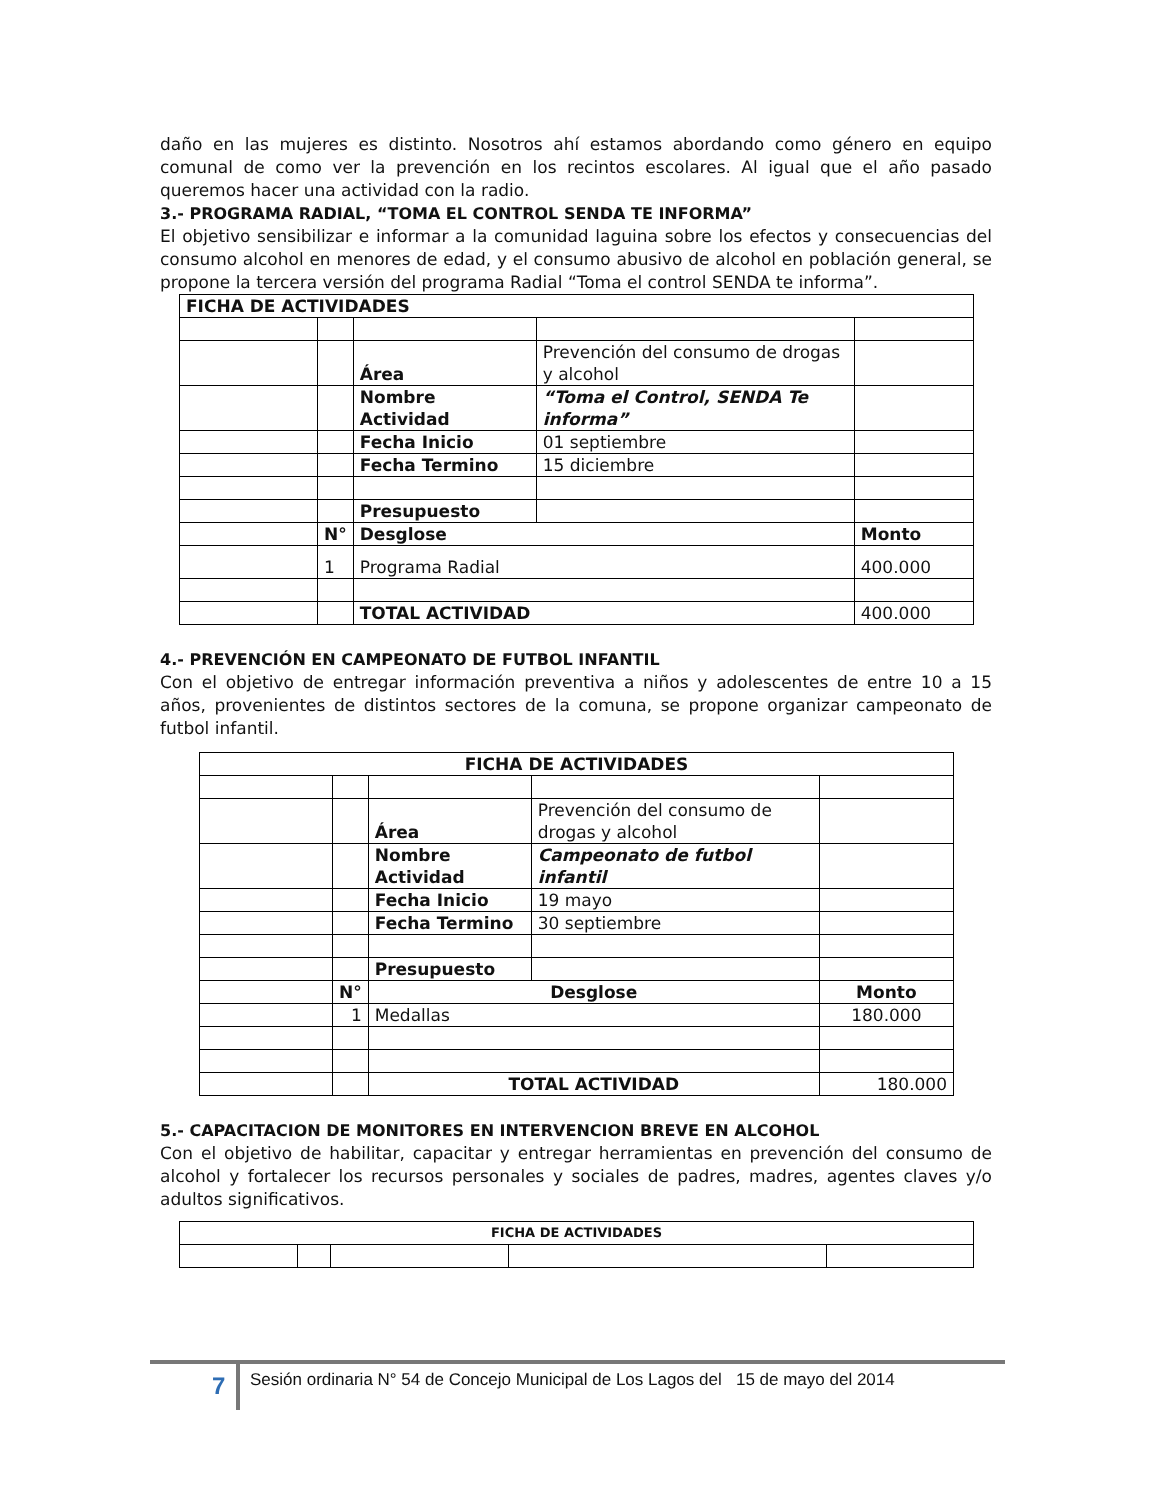daño en las mujeres es distinto. Nosotros ahí estamos abordando como género en equipo comunal de como ver la prevención en los recintos escolares. Al igual que el año pasado queremos hacer una actividad con la radio.
3.- PROGRAMA RADIAL, “TOMA EL CONTROL SENDA TE INFORMA”
El objetivo sensibilizar e informar a la comunidad laguina sobre los efectos y consecuencias del consumo alcohol en menores de edad, y el consumo abusivo de alcohol en población general, se propone la tercera versión del programa Radial “Toma el control SENDA te informa”.
| FICHA DE ACTIVIDADES | | | | |
| | | Área | Prevención del consumo de drogas y alcohol | |
| | | Nombre Actividad | “Toma el Control, SENDA Te informa” | |
| | | Fecha Inicio | 01 septiembre | |
| | | Fecha Termino | 15 diciembre | |
| | | Presupuesto | | |
| | N° | Desglose | | Monto |
| | 1 | Programa Radial | | 400.000 |
| | | TOTAL ACTIVIDAD | | 400.000 |
4.- PREVENCIÓN EN CAMPEONATO DE FUTBOL INFANTIL
Con el objetivo de entregar información preventiva a niños y adolescentes de entre 10 a 15 años, provenientes de distintos sectores de la comuna, se propone organizar campeonato de futbol infantil.
| FICHA DE ACTIVIDADES | | | | |
| | | Área | Prevención del consumo de drogas y alcohol | |
| | | Nombre Actividad | Campeonato de futbol infantil | |
| | | Fecha Inicio | 19 mayo | |
| | | Fecha Termino | 30 septiembre | |
| | | Presupuesto | | |
| | N° | Desglose | | Monto |
| | 1 | Medallas | | 180.000 |
| | | TOTAL ACTIVIDAD | | 180.000 |
5.- CAPACITACION DE MONITORES EN INTERVENCION BREVE EN ALCOHOL
Con el objetivo de habilitar, capacitar y entregar herramientas en prevención del consumo de alcohol y fortalecer los recursos personales y sociales de padres, madres, agentes claves y/o adultos significativos.
| FICHA DE ACTIVIDADES | | | | |
7 Sesión ordinaria N° 54 de Concejo Municipal de Los Lagos del 15 de mayo del 2014